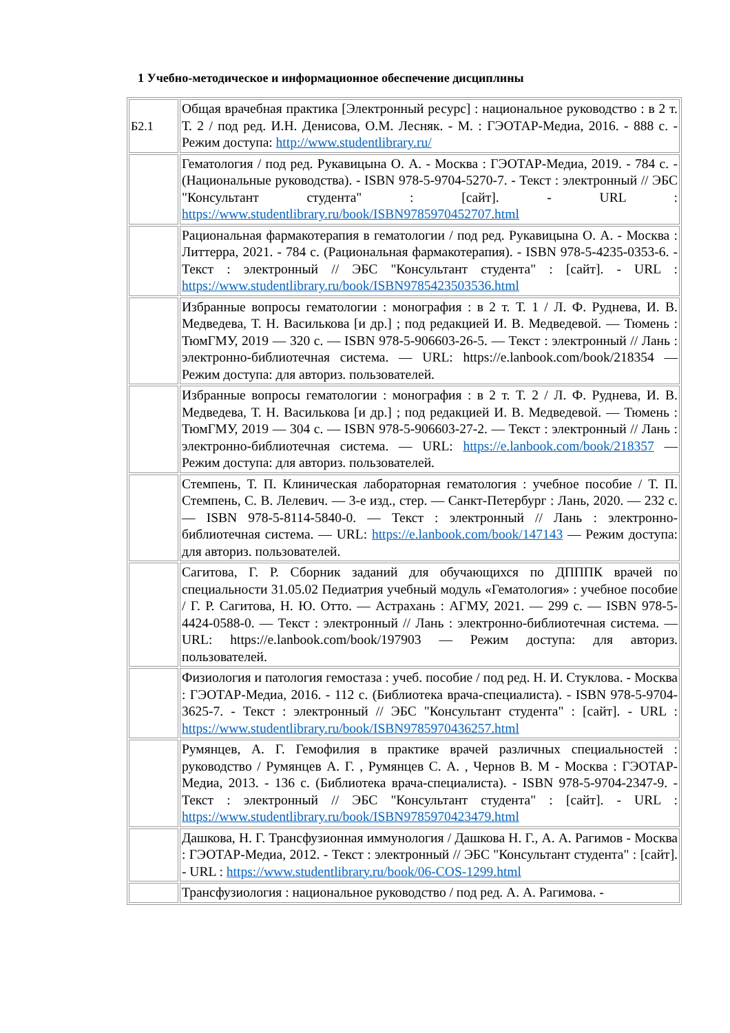1 Учебно-методическое и информационное обеспечение дисциплины
| Б2.1 | Общая врачебная практика [Электронный ресурс] : национальное руководство : в 2 т. Т. 2 / под ред. И.Н. Денисова, О.М. Лесняк. - М. : ГЭОТАР-Медиа, 2016. - 888 с. - Режим доступа: http://www.studentlibrary.ru/ |
| | Гематология / под ред. Рукавицына О. А. - Москва : ГЭОТАР-Медиа, 2019. - 784 с. - (Национальные руководства). - ISBN 978-5-9704-5270-7. - Текст : электронный // ЭБС "Консультант студента" : [сайт]. - URL : https://www.studentlibrary.ru/book/ISBN9785970452707.html |
| | Рациональная фармакотерапия в гематологии / под ред. Рукавицына О. А. - Москва : Литтерра, 2021. - 784 с. (Рациональная фармакотерапия). - ISBN 978-5-4235-0353-6. - Текст : электронный // ЭБС "Консультант студента" : [сайт]. - URL : https://www.studentlibrary.ru/book/ISBN9785423503536.html |
| | Избранные вопросы гематологии : монография : в 2 т. Т. 1 / Л. Ф. Руднева, И. В. Медведева, Т. Н. Василькова [и др.] ; под редакцией И. В. Медведевой. — Тюмень : ТюмГМУ, 2019 — 320 с. — ISBN 978-5-906603-26-5. — Текст : электронный // Лань : электронно-библиотечная система. — URL: https://e.lanbook.com/book/218354 — Режим доступа: для авториз. пользователей. |
| | Избранные вопросы гематологии : монография : в 2 т. Т. 2 / Л. Ф. Руднева, И. В. Медведева, Т. Н. Василькова [и др.] ; под редакцией И. В. Медведевой. — Тюмень : ТюмГМУ, 2019 — 304 с. — ISBN 978-5-906603-27-2. — Текст : электронный // Лань : электронно-библиотечная система. — URL: https://e.lanbook.com/book/218357 — Режим доступа: для авториз. пользователей. |
| | Стемпень, Т. П. Клиническая лабораторная гематология : учебное пособие / Т. П. Стемпень, С. В. Лелевич. — 3-е изд., стер. — Санкт-Петербург : Лань, 2020. — 232 с. — ISBN 978-5-8114-5840-0. — Текст : электронный // Лань : электронно-библиотечная система. — URL: https://e.lanbook.com/book/147143 — Режим доступа: для авториз. пользователей. |
| | Сагитова, Г. Р. Сборник заданий для обучающихся по ДПППК врачей по специальности 31.05.02 Педиатрия учебный модуль «Гематология» : учебное пособие / Г. Р. Сагитова, Н. Ю. Отто. — Астрахань : АГМУ, 2021. — 299 с. — ISBN 978-5-4424-0588-0. — Текст : электронный // Лань : электронно-библиотечная система. — URL: https://e.lanbook.com/book/197903 — Режим доступа: для авториз. пользователей. |
| | Физиология и патология гемостаза : учеб. пособие / под ред. Н. И. Стуклова. - Москва : ГЭОТАР-Медиа, 2016. - 112 с. (Библиотека врача-специалиста). - ISBN 978-5-9704-3625-7. - Текст : электронный // ЭБС "Консультант студента" : [сайт]. - URL : https://www.studentlibrary.ru/book/ISBN9785970436257.html |
| | Румянцев, А. Г. Гемофилия в практике врачей различных специальностей : руководство / Румянцев А. Г. , Румянцев С. А. , Чернов В. М - Москва : ГЭОТАР-Медиа, 2013. - 136 с. (Библиотека врача-специалиста). - ISBN 978-5-9704-2347-9. - Текст : электронный // ЭБС "Консультант студента" : [сайт]. - URL : https://www.studentlibrary.ru/book/ISBN9785970423479.html |
| | Дашкова, Н. Г. Трансфузионная иммунология / Дашкова Н. Г., А. А. Рагимов - Москва : ГЭОТАР-Медиа, 2012. - Текст : электронный // ЭБС "Консультант студента" : [сайт]. - URL : https://www.studentlibrary.ru/book/06-COS-1299.html |
| | Трансфузиология : национальное руководство / под ред. А. А. Рагимова. - |